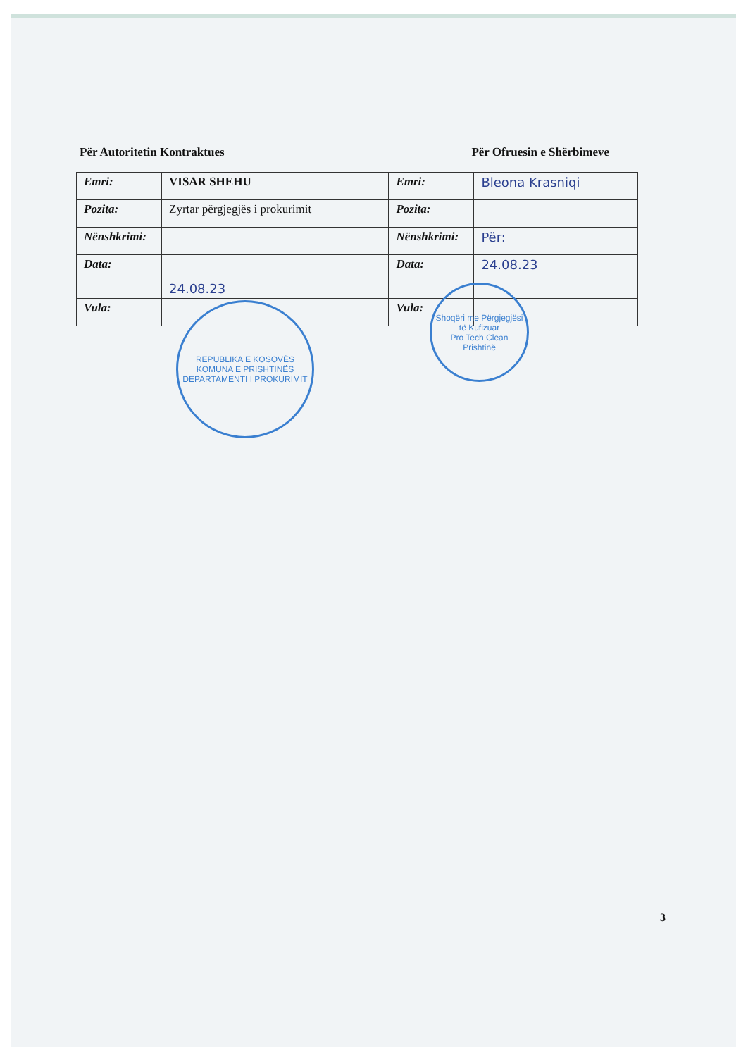Për Autoritetin Kontraktues Për Ofruesin e Shërbimeve
| Emri: | VISAR SHEHU | Emri: | Bleona Krasniqi |
| Pozita: | Zyrtar përgjegjës i prokurimit | Pozita: | |
| Nënshkrimi: | | Nënshkrimi: | Për: |
| Data: | 24.08.23 | Data: | 24.08.23 |
| Vula: | | Vula: | |
REPUBLIKA E KOSOVËS
KOMUNA E PRISHTINËS
DEPARTAMENTI I PROKURIMIT
Shoqëri me Përgjegjësi të Kufizuar
Pro Tech Clean
Prishtinë
3